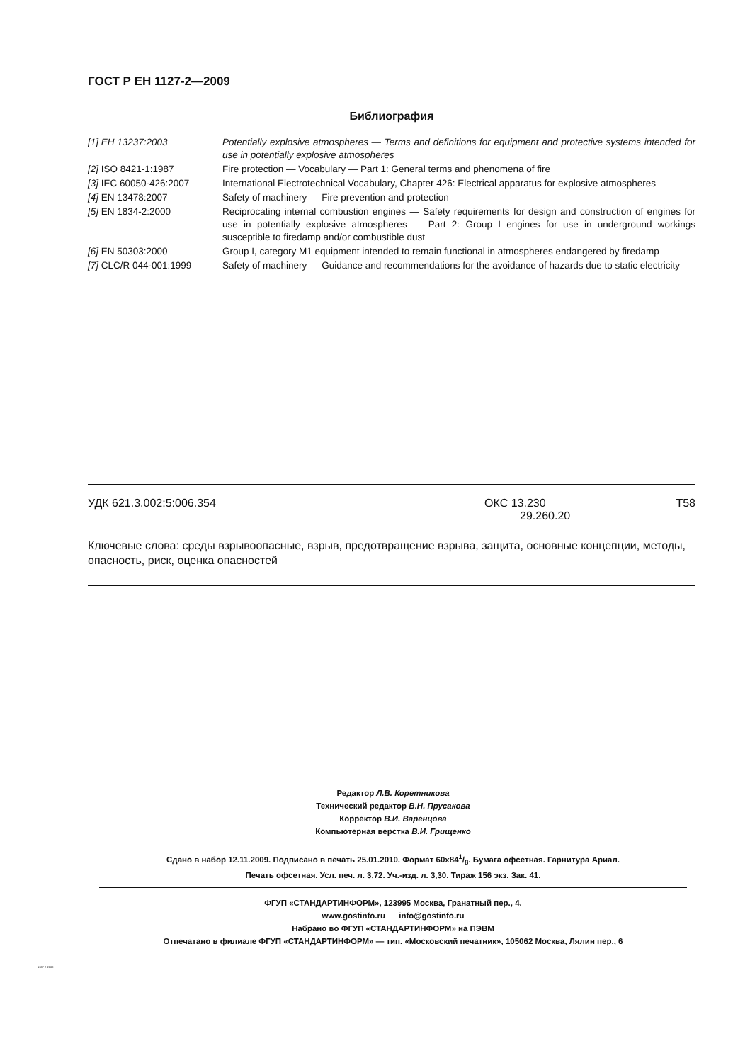ГОСТ Р ЕН 1127-2—2009
Библиография
| [1] ЕН 13237:2003 | Potentially explosive atmospheres — Terms and definitions for equipment and protective systems intended for use in potentially explosive atmospheres |
| [2] ISO 8421-1:1987 | Fire protection — Vocabulary — Part 1: General terms and phenomena of fire |
| [3] IEC 60050-426:2007 | International Electrotechnical Vocabulary, Chapter 426: Electrical apparatus for explosive atmospheres |
| [4] EN 13478:2007 | Safety of machinery — Fire prevention and protection |
| [5] EN 1834-2:2000 | Reciprocating internal combustion engines — Safety requirements for design and construction of engines for use in potentially explosive atmospheres — Part 2: Group I engines for use in underground workings susceptible to firedamp and/or combustible dust |
| [6] EN 50303:2000 | Group I, category M1 equipment intended to remain functional in atmospheres endangered by firedamp |
| [7] CLC/R 044-001:1999 | Safety of machinery — Guidance and recommendations for the avoidance of hazards due to static electricity |
УДК 621.3.002:5:006.354 ОКС 13.230
29.260.20 Т58
Ключевые слова: среды взрывоопасные, взрыв, предотвращение взрыва, защита, основные концепции, методы, опасность, риск, оценка опасностей
Редактор Л.В. Коретникова
Технический редактор В.Н. Прусакова
Корректор В.И. Варенцова
Компьютерная верстка В.И. Грищенко
Сдано в набор 12.11.2009. Подписано в печать 25.01.2010. Формат 60x841/8. Бумага офсетная. Гарнитура Ариал.
Печать офсетная. Усл. печ. л. 3,72. Уч.-изд. л. 3,30. Тираж 156 экз. Зак. 41.
ФГУП «СТАНДАРТИНФОРМ», 123995 Москва, Гранатный пер., 4.
www.gostinfo.ru info@gostinfo.ru
Набрано во ФГУП «СТАНДАРТИНФОРМ» на ПЭВМ
Отпечатано в филиале ФГУП «СТАНДАРТИНФОРМ» — тип. «Московский печатник», 105062 Москва, Лялин пер., 6
1127-2-2009